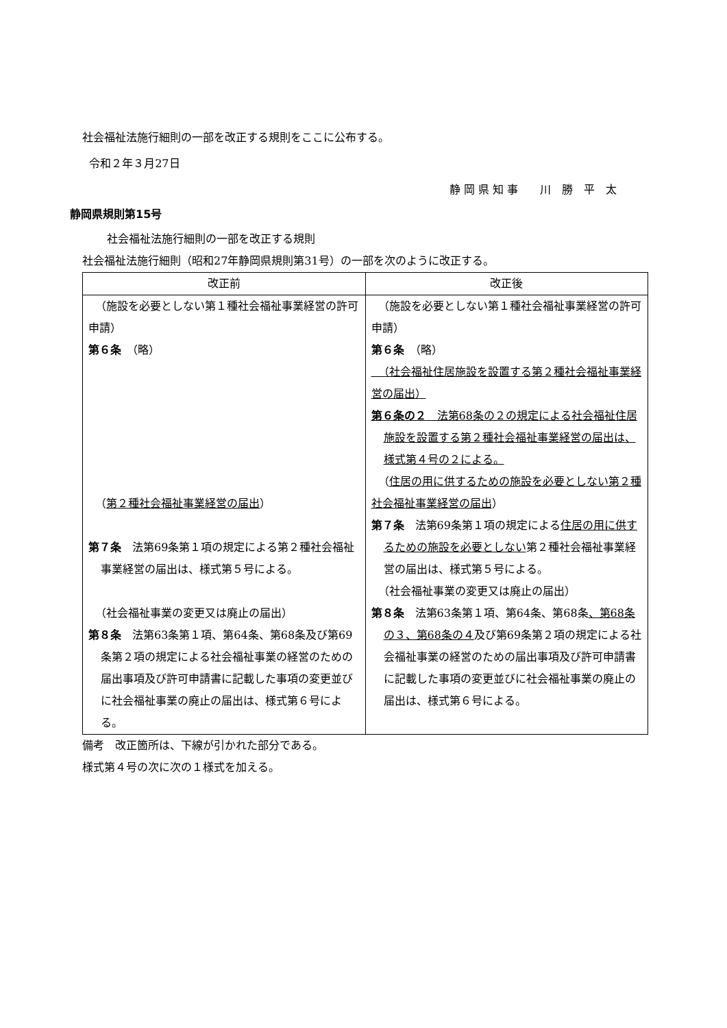社会福祉法施行細則の一部を改正する規則をここに公布する。
令和２年３月27日
静 岡 県 知 事　　川　勝　平　太
静岡県規則第15号
社会福祉法施行細則の一部を改正する規則
社会福祉法施行細則（昭和27年静岡県規則第31号）の一部を次のように改正する。
| 改正前 | 改正後 |
| --- | --- |
| （施設を必要としない第１種社会福祉事業経営の許可申請） 第６条 （略） （ 第２種社会福祉事業経営の届出 ） 第７条 法第69条第１項の規定による第２種社会福祉事業経営の届出は、様式第５号による。 （社会福祉事業の変更又は廃止の届出） 第８条 法第63条第１項、第64条、第68条及び第69条第２項の規定による社会福祉事業の経営のための届出事項及び許可申請書に記載した事項の変更並びに社会福祉事業の廃止の届出は、様式第６号による。 | （施設を必要としない第１種社会福祉事業経営の許可申請） 第６条 （略） （社会福祉住居施設を設置する第２種社会福祉事業経営の届出） 第６条の２ 法第68条の２の規定による社会福祉住居施設を設置する第２種社会福祉事業経営の届出は、様式第４号の２による。 （ 住居の用に供するための施設を必要としない第２種社会福祉事業経営の届出 ） 第７条 法第69条第１項の規定による 住居の用に供するための施設を必要としない 第２種社会福祉事業経営の届出は、様式第５号による。 （社会福祉事業の変更又は廃止の届出） 第８条 法第63条第１項、第64条、第68条 、第68条の３、第68条の４ 及び第69条第２項の規定による社会福祉事業の経営のための届出事項及び許可申請書に記載した事項の変更並びに社会福祉事業の廃止の届出は、様式第６号による。 |
備考　改正箇所は、下線が引かれた部分である。
様式第４号の次に次の１様式を加える。